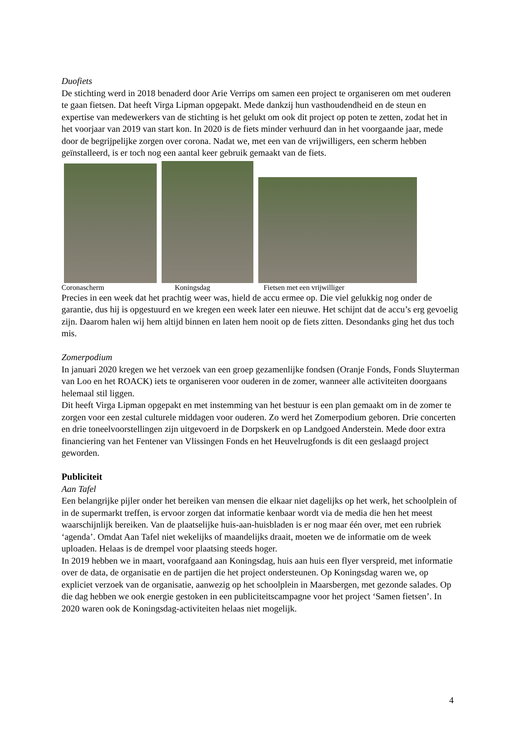Duofiets
De stichting werd in 2018 benaderd door Arie Verrips om samen een project te organiseren om met ouderen te gaan fietsen. Dat heeft Virga Lipman opgepakt. Mede dankzij hun vasthoudendheid en de steun en expertise van medewerkers van de stichting is het gelukt om ook dit project op poten te zetten, zodat het in het voorjaar van 2019 van start kon. In 2020 is de fiets minder verhuurd dan in het voorgaande jaar, mede door de begrijpelijke zorgen over corona. Nadat we, met een van de vrijwilligers, een scherm hebben geïnstalleerd, is er toch nog een aantal keer gebruik gemaakt van de fiets.
Coronascherm Koningsdag Fietsen met een vrijwilliger
Precies in een week dat het prachtig weer was, hield de accu ermee op. Die viel gelukkig nog onder de garantie, dus hij is opgestuurd en we kregen een week later een nieuwe. Het schijnt dat de accu’s erg gevoelig zijn. Daarom halen wij hem altijd binnen en laten hem nooit op de fiets zitten. Desondanks ging het dus toch mis.
Zomerpodium
In januari 2020 kregen we het verzoek van een groep gezamenlijke fondsen (Oranje Fonds, Fonds Sluyterman van Loo en het ROACK) iets te organiseren voor ouderen in de zomer, wanneer alle activiteiten doorgaans helemaal stil liggen.
Dit heeft Virga Lipman opgepakt en met instemming van het bestuur is een plan gemaakt om in de zomer te zorgen voor een zestal culturele middagen voor ouderen. Zo werd het Zomerpodium geboren. Drie concerten en drie toneelvoorstellingen zijn uitgevoerd in de Dorpskerk en op Landgoed Anderstein. Mede door extra financiering van het Fentener van Vlissingen Fonds en het Heuvelrugfonds is dit een geslaagd project geworden.
Publiciteit
Aan Tafel
Een belangrijke pijler onder het bereiken van mensen die elkaar niet dagelijks op het werk, het schoolplein of in de supermarkt treffen, is ervoor zorgen dat informatie kenbaar wordt via de media die hen het meest waarschijnlijk bereiken. Van de plaatselijke huis-aan-huisbladen is er nog maar één over, met een rubriek ‘agenda’. Omdat Aan Tafel niet wekelijks of maandelijks draait, moeten we de informatie om de week uploaden. Helaas is de drempel voor plaatsing steeds hoger.
In 2019 hebben we in maart, voorafgaand aan Koningsdag, huis aan huis een flyer verspreid, met informatie over de data, de organisatie en de partijen die het project ondersteunen. Op Koningsdag waren we, op expliciet verzoek van de organisatie, aanwezig op het schoolplein in Maarsbergen, met gezonde salades. Op die dag hebben we ook energie gestoken in een publiciteitscampagne voor het project ‘Samen fietsen’. In 2020 waren ook de Koningsdag-activiteiten helaas niet mogelijk.
4